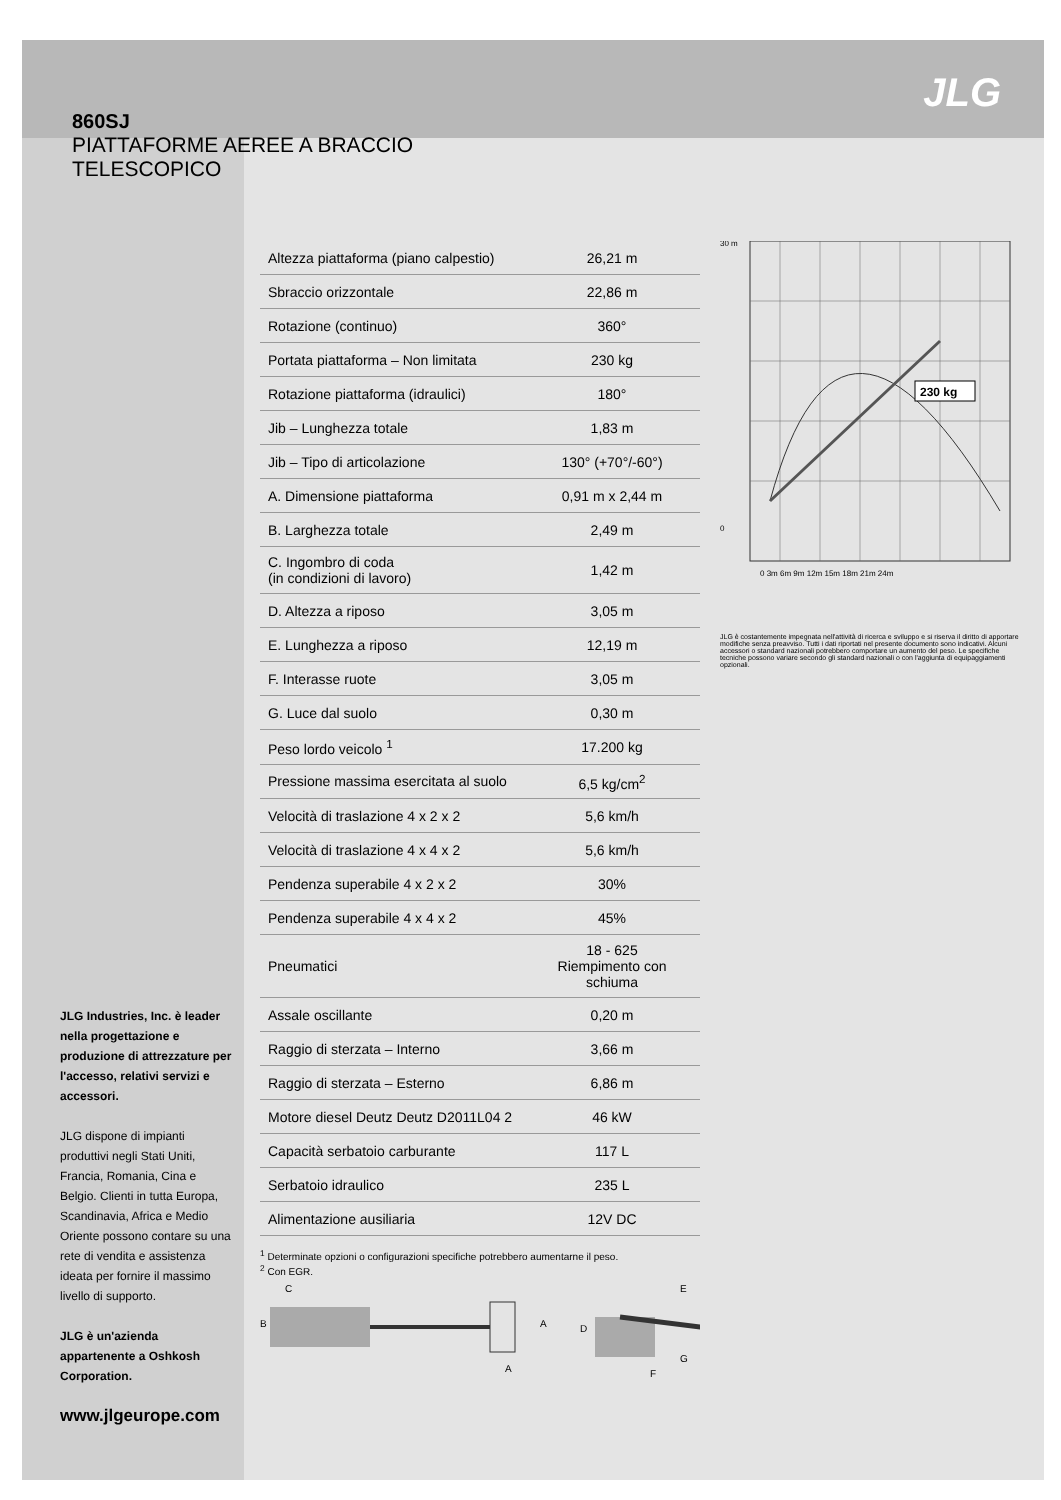JLG
860SJ
PIATTAFORME AEREE A BRACCIO TELESCOPICO
JLG Industries, Inc. è leader nella progettazione e produzione di attrezzature per l'accesso, relativi servizi e accessori.
JLG dispone di impianti produttivi negli Stati Uniti, Francia, Romania, Cina e Belgio. Clienti in tutta Europa, Scandinavia, Africa e Medio Oriente possono contare su una rete di vendita e assistenza ideata per fornire il massimo livello di supporto.
JLG è un'azienda appartenente a Oshkosh Corporation.
www.jlgeurope.com
| Altezza piattaforma (piano calpestio) | 26,21 m |
| Sbraccio orizzontale | 22,86 m |
| Rotazione (continuo) | 360° |
| Portata piattaforma – Non limitata | 230 kg |
| Rotazione piattaforma (idraulici) | 180° |
| Jib – Lunghezza totale | 1,83 m |
| Jib – Tipo di articolazione | 130° (+70°/-60°) |
| A. Dimensione piattaforma | 0,91 m x 2,44 m |
| B. Larghezza totale | 2,49 m |
| C. Ingombro di coda (in condizioni di lavoro) | 1,42 m |
| D. Altezza a riposo | 3,05 m |
| E. Lunghezza a riposo | 12,19 m |
| F. Interasse ruote | 3,05 m |
| G. Luce dal suolo | 0,30 m |
| Peso lordo veicolo <sup>1</sup> | 17.200 kg |
| Pressione massima esercitata al suolo | 6,5 kg/cm<sup>2</sup> |
| Velocità di traslazione 4 x 2 x 2 | 5,6 km/h |
| Velocità di traslazione 4 x 4 x 2 | 5,6 km/h |
| Pendenza superabile 4 x 2 x 2 | 30% |
| Pendenza superabile 4 x 4 x 2 | 45% |
| Pneumatici | 18 - 625 Riempimento con schiuma |
| Assale oscillante | 0,20 m |
| Raggio di sterzata – Interno | 3,66 m |
| Raggio di sterzata – Esterno | 6,86 m |
| Motore diesel Deutz Deutz D2011L04 2 | 46 kW |
| Capacità serbatoio carburante | 117 L |
| Serbatoio idraulico | 235 L |
| Alimentazione ausiliaria | 12V DC |
<sup>1</sup> Determinate opzioni o configurazioni specifiche potrebbero aumentarne il peso.
<sup>2</sup> Con EGR.
B
C
A
A
D
E
F
G
30 m
0
230 kg
0 3m 6m 9m 12m 15m 18m 21m 24m
JLG è costantemente impegnata nell'attività di ricerca e sviluppo e si riserva il diritto di apportare modifiche senza preavviso. Tutti i dati riportati nel presente documento sono indicativi. Alcuni accessori o standard nazionali potrebbero comportare un aumento del peso. Le specifiche tecniche possono variare secondo gli standard nazionali o con l'aggiunta di equipaggiamenti opzionali.